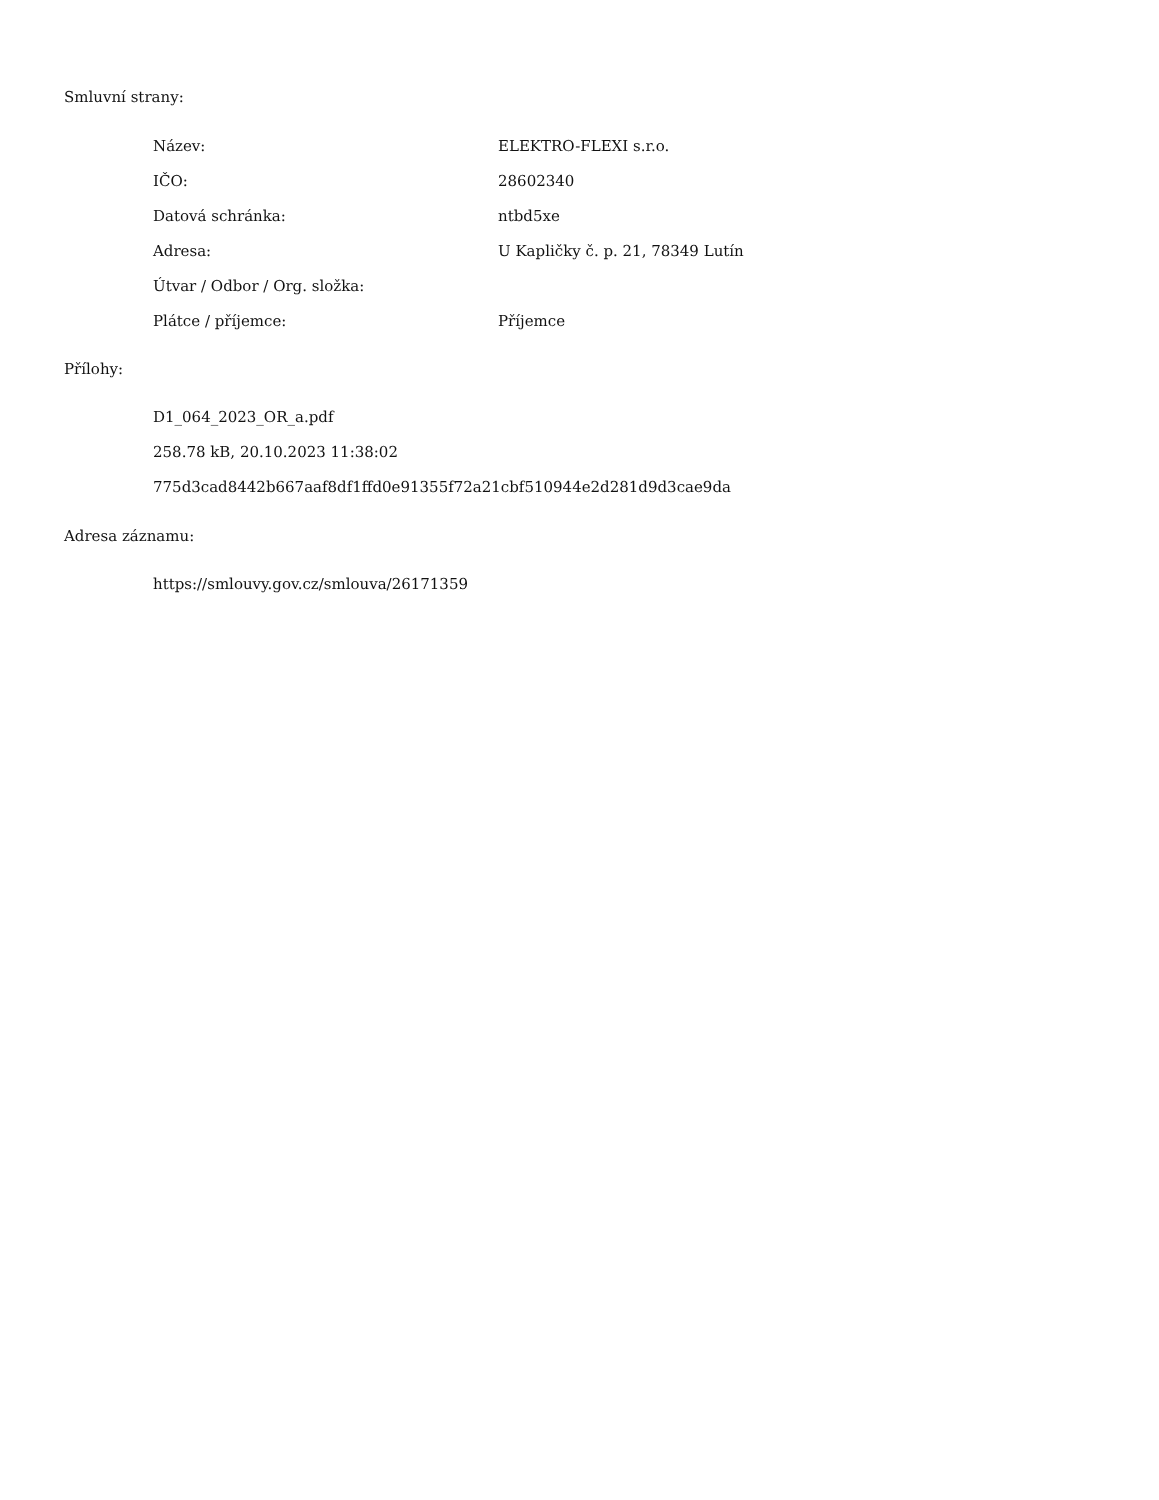Smluvní strany:
| Název: | ELEKTRO-FLEXI s.r.o. |
| IČO: | 28602340 |
| Datová schránka: | ntbd5xe |
| Adresa: | U Kapličky č. p. 21, 78349 Lutín |
| Útvar / Odbor / Org. složka: | |
| Plátce / příjemce: | Příjemce |
Přílohy:
D1_064_2023_OR_a.pdf
258.78 kB, 20.10.2023 11:38:02
775d3cad8442b667aaf8df1ffd0e91355f72a21cbf510944e2d281d9d3cae9da
Adresa záznamu:
https://smlouvy.gov.cz/smlouva/26171359